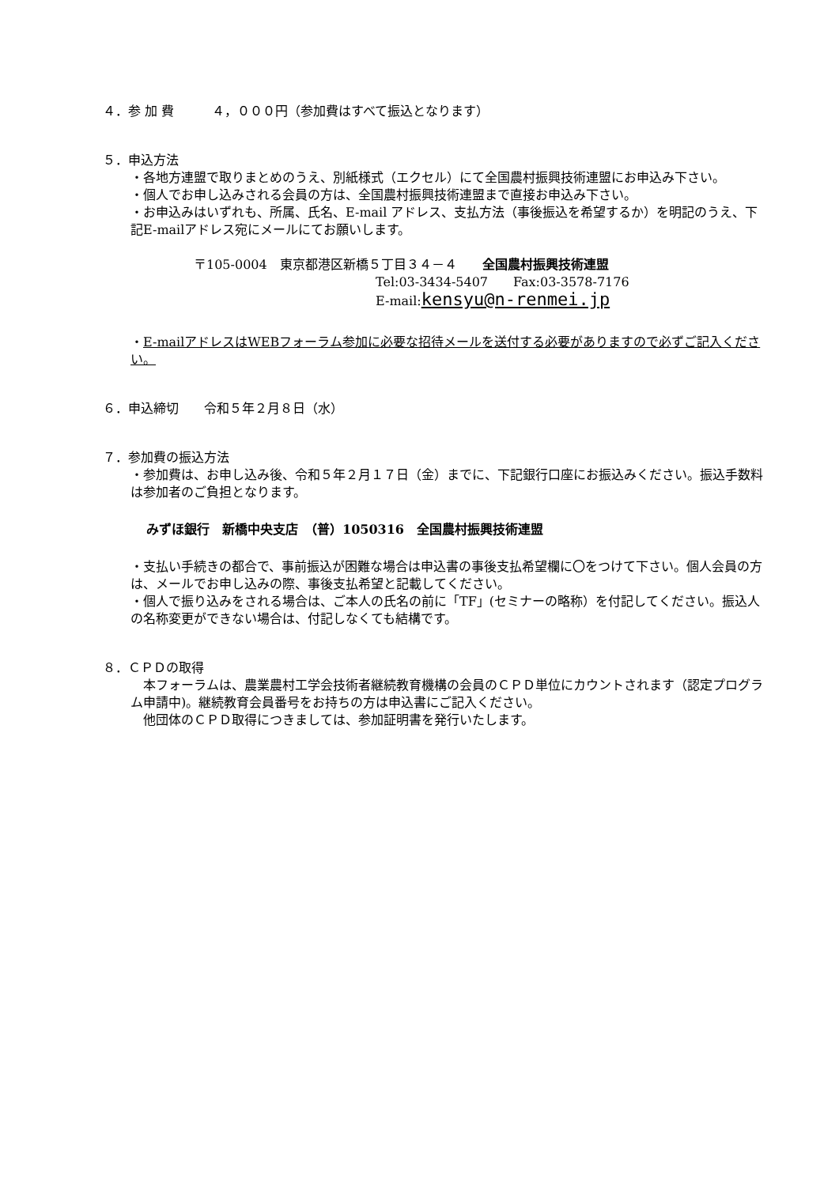４．参 加 費　　　４，０００円（参加費はすべて振込となります）
５．申込方法
・各地方連盟で取りまとめのうえ、別紙様式（エクセル）にて全国農村振興技術連盟にお申込み下さい。
・個人でお申し込みされる会員の方は、全国農村振興技術連盟まで直接お申込み下さい。
・お申込みはいずれも、所属、氏名、E-mail アドレス、支払方法（事後振込を希望するか）を明記のうえ、下記E-mailアドレス宛にメールにてお願いします。
〒105-0004　東京都港区新橋５丁目３４－４　　全国農村振興技術連盟
Tel:03-3434-5407　　Fax:03-3578-7176
E-mail:kensyu@n-renmei.jp
・E-mailアドレスはWEBフォーラム参加に必要な招待メールを送付する必要がありますので必ずご記入ください。
６．申込締切　　令和５年２月８日（水）
７．参加費の振込方法
・参加費は、お申し込み後、令和５年２月１７日（金）までに、下記銀行口座にお振込みください。振込手数料は参加者のご負担となります。
みずほ銀行　新橋中央支店　（普）1050316　全国農村振興技術連盟
・支払い手続きの都合で、事前振込が困難な場合は申込書の事後支払希望欄に〇をつけて下さい。個人会員の方は、メールでお申し込みの際、事後支払希望と記載してください。
・個人で振り込みをされる場合は、ご本人の氏名の前に「TF」(セミナーの略称）を付記してください。振込人の名称変更ができない場合は、付記しなくても結構です。
８．ＣＰＤの取得
　本フォーラムは、農業農村工学会技術者継続教育機構の会員のＣＰＤ単位にカウントされます（認定プログラム申請中)。継続教育会員番号をお持ちの方は申込書にご記入ください。
　他団体のＣＰＤ取得につきましては、参加証明書を発行いたします。